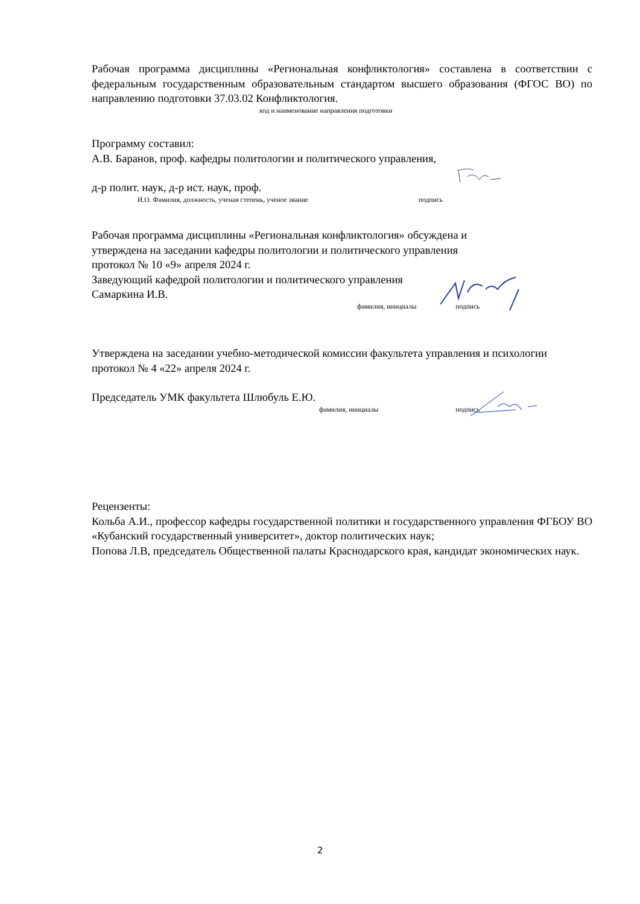Рабочая программа дисциплины «Региональная конфликтология» составлена в соответствии с федеральным государственным образовательным стандартом высшего образования (ФГОС ВО) по направлению подготовки 37.03.02 Конфликтология.
код и наименование направления подготовки
Программу составил:
А.В. Баранов, проф. кафедры политологии и политического управления,
д-р полит. наук, д-р ист. наук, проф.
И.О. Фамилия, должность, ученая степень, ученое звание подпись
Рабочая программа дисциплины «Региональная конфликтология» обсуждена и
утверждена на заседании кафедры политологии и политического управления
протокол № 10 «9» апреля 2024 г.
Заведующий кафедрой политологии и политического управления
Самаркина И.В.
фамилия, инициалы подпись
Утверждена на заседании учебно-методической комиссии факультета управления и психологии
протокол № 4 «22» апреля 2024 г.
Председатель УМК факультета Шлюбуль Е.Ю.
фамилия, инициалы подпись
Рецензенты:
Кольба А.И., профессор кафедры государственной политики и государственного управления ФГБОУ ВО «Кубанский государственный университет», доктор политических наук;
Попова Л.В, председатель Общественной палаты Краснодарского края, кандидат экономических наук.
2